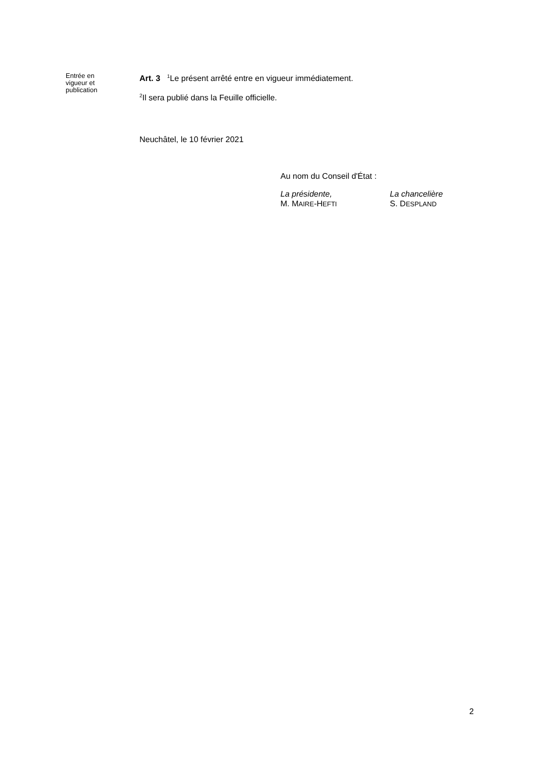Entrée en
vigueur et
publication
Art. 3 <sup>1</sup>Le présent arrêté entre en vigueur immédiatement.
<sup>2</sup> Il sera publié dans la Feuille officielle.
Neuchâtel, le 10 février 2021
Au nom du Conseil d'État :
La présidente,
M. MAIRE-HEFTI
La chancelière
S. DESPLAND
2